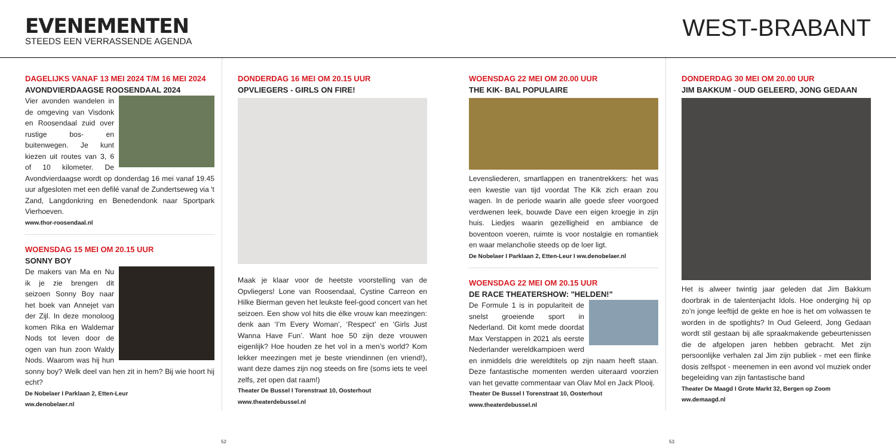EVENEMENTEN
STEEDS EEN VERRASSENDE AGENDA
WEST-BRABANT
DAGELIJKS VANAF 13 MEI 2024 T/M 16 MEI 2024
AVONDVIERDAAGSE ROOSENDAAL 2024
Vier avonden wandelen in de omgeving van Visdonk en Roosendaal zuid over rustige bos- en buitenwegen. Je kunt kiezen uit routes van 3, 6 of 10 kilometer. De Avondvierdaagse wordt op donderdag 16 mei vanaf 19.45 uur afgesloten met een defilé vanaf de Zundertseweg via 't Zand, Langdonkring en Benedendonk naar Sportpark Vierhoeven.
www.thor-roosendaal.nl
WOENSDAG 15 MEI OM 20.15 UUR
SONNY BOY
De makers van Ma en Nu ik je zie brengen dit seizoen Sonny Boy naar het boek van Annejet van der Zijl. In deze monoloog komen Rika en Waldemar Nods tot leven door de ogen van hun zoon Waldy Nods. Waarom was hij hun sonny boy? Welk deel van hen zit in hem? Bij wie hoort hij echt?
De Nobelaer I Parklaan 2, Etten-Leur
ww.denobelaer.nl
DONDERDAG 16 MEI OM 20.15 UUR
OPVLIEGERS - GIRLS ON FIRE!
Maak je klaar voor de heetste voorstelling van de Opvliegers! Lone van Roosendaal, Cystine Carreon en Hilke Bierman geven het leukste feel-good concert van het seizoen. Een show vol hits die élke vrouw kan meezingen: denk aan ‘I’m Every Woman’, ‘Respect’ en ‘Girls Just Wanna Have Fun’. Want hoe 50 zijn deze vrouwen eigenlijk? Hoe houden ze het vol in a men’s world? Kom lekker meezingen met je beste vriendinnen (en vriend!), want deze dames zijn nog steeds on fire (soms iets te veel zelfs, zet open dat raam!)
Theater De Bussel I Torenstraat 10, Oosterhout
www.theaterdebussel.nl
WOENSDAG 22 MEI OM 20.00 UUR
THE KIK- BAL POPULAIRE
Levensliederen, smartlappen en tranentrekkers: het was een kwestie van tijd voordat The Kik zich eraan zou wagen. In de periode waarin alle goede sfeer voorgoed verdwenen leek, bouwde Dave een eigen kroegje in zijn huis. Liedjes waarin gezelligheid en ambiance de boventoon voeren, ruimte is voor nostalgie en romantiek en waar melancholie steeds op de loer ligt.
De Nobelaer I Parklaan 2, Etten-Leur I ww.denobelaer.nl
WOENSDAG 22 MEI OM 20.15 UUR
DE RACE THEATERSHOW: "HELDEN!"
De Formule 1 is in populariteit de snelst groeiende sport in Nederland. Dit komt mede doordat Max Verstappen in 2021 als eerste Nederlander wereldkampioen werd en inmiddels drie wereldtitels op zijn naam heeft staan. Deze fantastische momenten werden uiteraard voorzien van het gevatte commentaar van Olav Mol en Jack Plooij.
Theater De Bussel I Torenstraat 10, Oosterhout
www.theaterdebussel.nl
DONDERDAG 30 MEI OM 20.00 UUR
JIM BAKKUM - OUD GELEERD, JONG GEDAAN
Het is alweer twintig jaar geleden dat Jim Bakkum doorbrak in de talentenjacht Idols. Hoe onderging hij op zo’n jonge leeftijd de gekte en hoe is het om volwassen te worden in de spotlights? In Oud Geleerd, Jong Gedaan wordt stil gestaan bij alle spraakmakende gebeurtenissen die de afgelopen jaren hebben gebracht. Met zijn persoonlijke verhalen zal Jim zijn publiek - met een flinke dosis zelfspot - meenemen in een avond vol muziek onder begeleiding van zijn fantastische band
Theater De Maagd I Grote Markt 32, Bergen op Zoom
ww.demaagd.nl
52 53